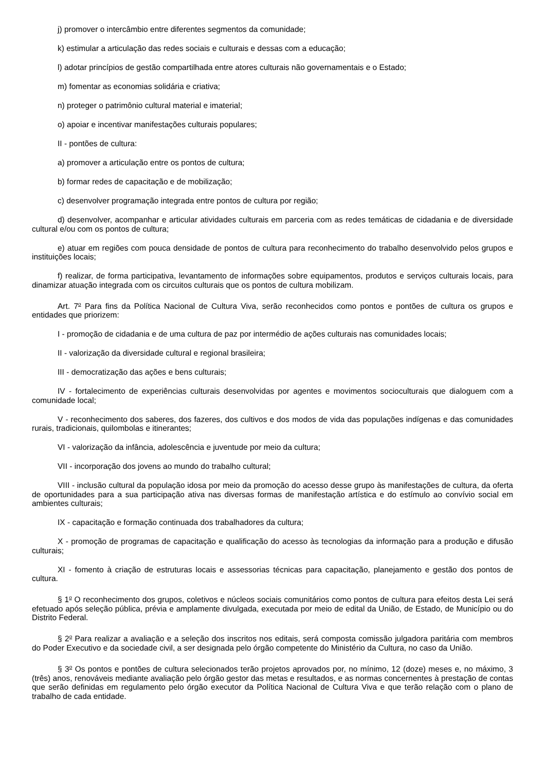j) promover o intercâmbio entre diferentes segmentos da comunidade;
k) estimular a articulação das redes sociais e culturais e dessas com a educação;
l) adotar princípios de gestão compartilhada entre atores culturais não governamentais e o Estado;
m) fomentar as economias solidária e criativa;
n) proteger o patrimônio cultural material e imaterial;
o) apoiar e incentivar manifestações culturais populares;
II - pontões de cultura:
a) promover a articulação entre os pontos de cultura;
b) formar redes de capacitação e de mobilização;
c) desenvolver programação integrada entre pontos de cultura por região;
d) desenvolver, acompanhar e articular atividades culturais em parceria com as redes temáticas de cidadania e de diversidade cultural e/ou com os pontos de cultura;
e) atuar em regiões com pouca densidade de pontos de cultura para reconhecimento do trabalho desenvolvido pelos grupos e instituições locais;
f) realizar, de forma participativa, levantamento de informações sobre equipamentos, produtos e serviços culturais locais, para dinamizar atuação integrada com os circuitos culturais que os pontos de cultura mobilizam.
Art. 7<sup>o</sup> Para fins da Política Nacional de Cultura Viva, serão reconhecidos como pontos e pontões de cultura os grupos e entidades que priorizem:
I - promoção de cidadania e de uma cultura de paz por intermédio de ações culturais nas comunidades locais;
II - valorização da diversidade cultural e regional brasileira;
III - democratização das ações e bens culturais;
IV - fortalecimento de experiências culturais desenvolvidas por agentes e movimentos socioculturais que dialoguem com a comunidade local;
V - reconhecimento dos saberes, dos fazeres, dos cultivos e dos modos de vida das populações indígenas e das comunidades rurais, tradicionais, quilombolas e itinerantes;
VI - valorização da infância, adolescência e juventude por meio da cultura;
VII - incorporação dos jovens ao mundo do trabalho cultural;
VIII - inclusão cultural da população idosa por meio da promoção do acesso desse grupo às manifestações de cultura, da oferta de oportunidades para a sua participação ativa nas diversas formas de manifestação artística e do estímulo ao convívio social em ambientes culturais;
IX - capacitação e formação continuada dos trabalhadores da cultura;
X - promoção de programas de capacitação e qualificação do acesso às tecnologias da informação para a produção e difusão culturais;
XI - fomento à criação de estruturas locais e assessorias técnicas para capacitação, planejamento e gestão dos pontos de cultura.
§ 1<sup>o</sup> O reconhecimento dos grupos, coletivos e núcleos sociais comunitários como pontos de cultura para efeitos desta Lei será efetuado após seleção pública, prévia e amplamente divulgada, executada por meio de edital da União, de Estado, de Município ou do Distrito Federal.
§ 2<sup>o</sup> Para realizar a avaliação e a seleção dos inscritos nos editais, será composta comissão julgadora paritária com membros do Poder Executivo e da sociedade civil, a ser designada pelo órgão competente do Ministério da Cultura, no caso da União.
§ 3<sup>o</sup> Os pontos e pontões de cultura selecionados terão projetos aprovados por, no mínimo, 12 (doze) meses e, no máximo, 3 (três) anos, renováveis mediante avaliação pelo órgão gestor das metas e resultados, e as normas concernentes à prestação de contas que serão definidas em regulamento pelo órgão executor da Política Nacional de Cultura Viva e que terão relação com o plano de trabalho de cada entidade.